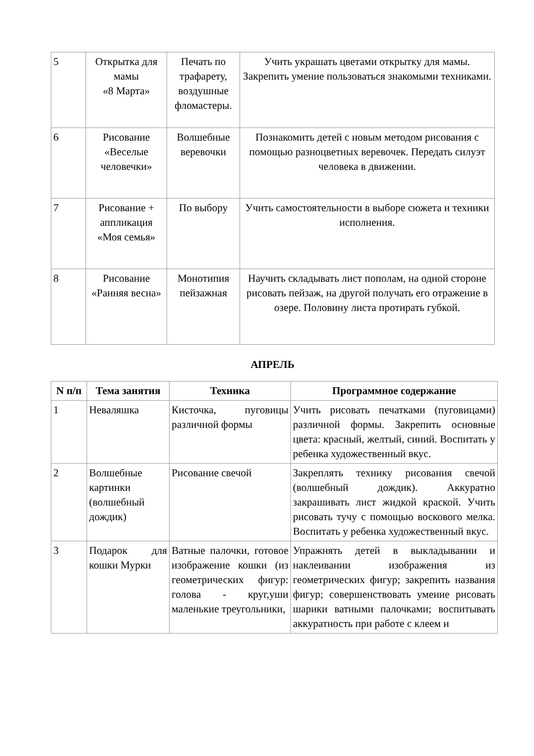| 5 | Открытка для мамы «8 Марта» | Печать по трафарету, воздушные фломастеры. | Учить украшать цветами открытку для мамы. Закрепить умение пользоваться знакомыми техниками. |
| 6 | Рисование «Веселые человечки» | Волшебные веревочки | Познакомить детей с новым методом рисования с помощью разноцветных веревочек. Передать силуэт человека в движении. |
| 7 | Рисование + аппликация «Моя семья» | По выбору | Учить самостоятельности в выборе сюжета и техники исполнения. |
| 8 | Рисование «Ранняя весна» | Монотипия пейзажная | Научить складывать лист пополам, на одной стороне рисовать пейзаж, на другой получать его отражение в озере. Половину листа протирать губкой. |
АПРЕЛЬ
| N п/п | Тема занятия | Техника | Программное содержание |
| --- | --- | --- | --- |
| 1 | Неваляшка | Кисточка, пуговицы различной формы | Учить рисовать печатками (пуговицами) различной формы. Закрепить основные цвета: красный, желтый, синий. Воспитать у ребенка художественный вкус. |
| 2 | Волшебные картинки (волшебный дождик) | Рисование свечой | Закреплять технику рисования свечой (волшебный дождик). Аккуратно закрашивать лист жидкой краской. Учить рисовать тучу с помощью воскового мелка. Воспитать у ребенка художественный вкус. |
| 3 | Подарок для кошки Мурки | Ватные палочки, готовое изображение кошки (из геометрических фигур: голова - круг,уши маленькие треугольники, | Упражнять детей в выкладывании и наклеивании изображения из геометрических фигур; закрепить названия фигур; совершенствовать умение рисовать шарики ватными палочками; воспитывать аккуратность при работе с клеем и |